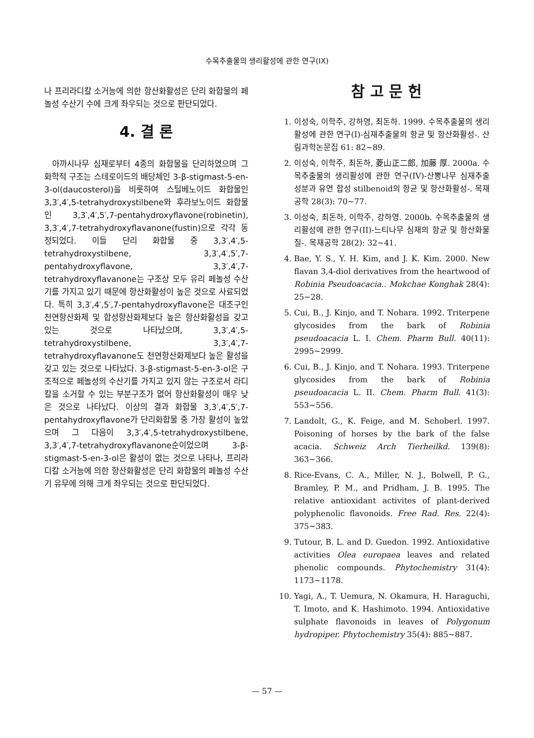수목추출물의 생리활성에 관한 연구(IX)
나 프리라디칼 소거능에 의한 항산화활성은 단리 화합물의 페놀성 수산기 수에 크게 좌우되는 것으로 판단되었다.
4. 결 론
아까시나무 심재로부터 4종의 화합물을 단리하였으며 그 화학적 구조는 스테로이드의 배당체인 3-β-stigmast-5-en-3-ol(daucosterol)을 비롯하여 스틸베노이드 화합물인 3,3′,4′,5-tetrahydroxystilbene와 후라보노이드 화합물인 3,3′,4′,5′,7-pentahydroxyflavone(robinetin), 3,3′,4′,7-tetrahydroxyflavanone(fustin)으로 각각 동정되었다. 이들 단리 화합물 중 3,3′,4′,5-tetrahydroxystilbene, 3,3′,4′,5′,7-pentahydroxyflavone, 3,3′,4′,7-tetrahydroxyflavanone는 구조상 모두 유리 페놀성 수산기를 가지고 있기 때문에 항산화활성이 높은 것으로 사료되었다. 특히 3,3′,4′,5′,7-pentahydroxyflavone은 대조구인 천연항산화제 및 합성항산화제보다 높은 항산화활성을 갖고 있는 것으로 나타났으며, 3,3′,4′,5-tetrahydroxystilbene, 3,3′,4′,7-tetrahydroxyflavanone도 천연항산화제보다 높은 활성을 갖고 있는 것으로 나타났다. 3-β-stigmast-5-en-3-ol은 구조적으로 페놀성의 수산기를 가지고 있지 않는 구조로서 라디칼을 소거할 수 있는 부분구조가 없어 항산화활성이 매우 낮은 것으로 나타났다. 이상의 결과 화합물 3,3′,4′,5′,7-pentahydroxyflavone가 단리화합물 중 가장 활성이 높았으며 그 다음이 3,3′,4′,5-tetrahydroxystilbene, 3,3′,4′,7-tetrahydroxyflavanone순이었으며 3-β-stigmast-5-en-3-ol은 활성이 없는 것으로 나타나, 프리라디칼 소거능에 의한 항산화활성은 단리 화합물의 페놀성 수산기 유무에 의해 크게 좌우되는 것으로 판단되었다.
참 고 문 헌
1. 이성숙, 이학주, 강하영, 최돈하. 1999. 수목추출물의 생리활성에 관한 연구(I)-심재추출물의 항균 및 항산화활성-. 산림과학논문집 61: 82~89.
2. 이성숙, 이학주, 최돈하, 菱山正二郎, 加藤 厚. 2000a. 수목추출물의 생리활성에 관한 연구(IV)-산뽕나무 심재추출성분과 유연 합성 stilbenoid의 항균 및 항산화활성-. 목재공학 28(3): 70~77.
3. 이성숙, 최돈하, 이학주, 강하영. 2000b. 수목추출물의 생리활성에 관한 연구(II)-느티나무 심재의 항균 및 항산화물질-. 목재공학 28(2): 32~41.
4. Bae, Y. S., Y. H. Kim, and J. K. Kim. 2000. New flavan 3,4-diol derivatives from the heartwood of Robinia Pseudoacacia.. Mokchae Konghak 28(4): 25~28.
5. Cui, B., J. Kinjo, and T. Nohara. 1992. Triterpene glycosides from the bark of Robinia pseudoacacia L. I. Chem. Pharm Bull. 40(11): 2995~2999.
6. Cui, B., J. Kinjo, and T. Nohara. 1993. Triterpene glycosides from the bark of Robinia pseudoacacia L. II. Chem. Pharm Bull. 41(3): 553~556.
7. Landolt, G., K. Feige, and M. Schoberl. 1997. Poisoning of horses by the bark of the false acacia. Schweiz Arch Tierheilkd. 139(8): 363~366.
8. Rice-Evans, C. A., Miller, N. J., Bolwell, P. G., Bramley, P. M., and Pridham, J. B. 1995. The relative antioxidant activites of plant-derived polyphenolic flavonoids. Free Rad. Res. 22(4): 375~383.
9. Tutour, B. L. and D. Guedon. 1992. Antioxidative activities Olea europaea leaves and related phenolic compounds. Phytochemistry 31(4): 1173~1178.
10. Yagi, A., T. Uemura, N. Okamura, H. Haraguchi, T. Imoto, and K. Hashimoto. 1994. Antioxidative sulphate flavonoids in leaves of Polygonum hydropiper. Phytochemistry 35(4): 885~887.
— 57 —